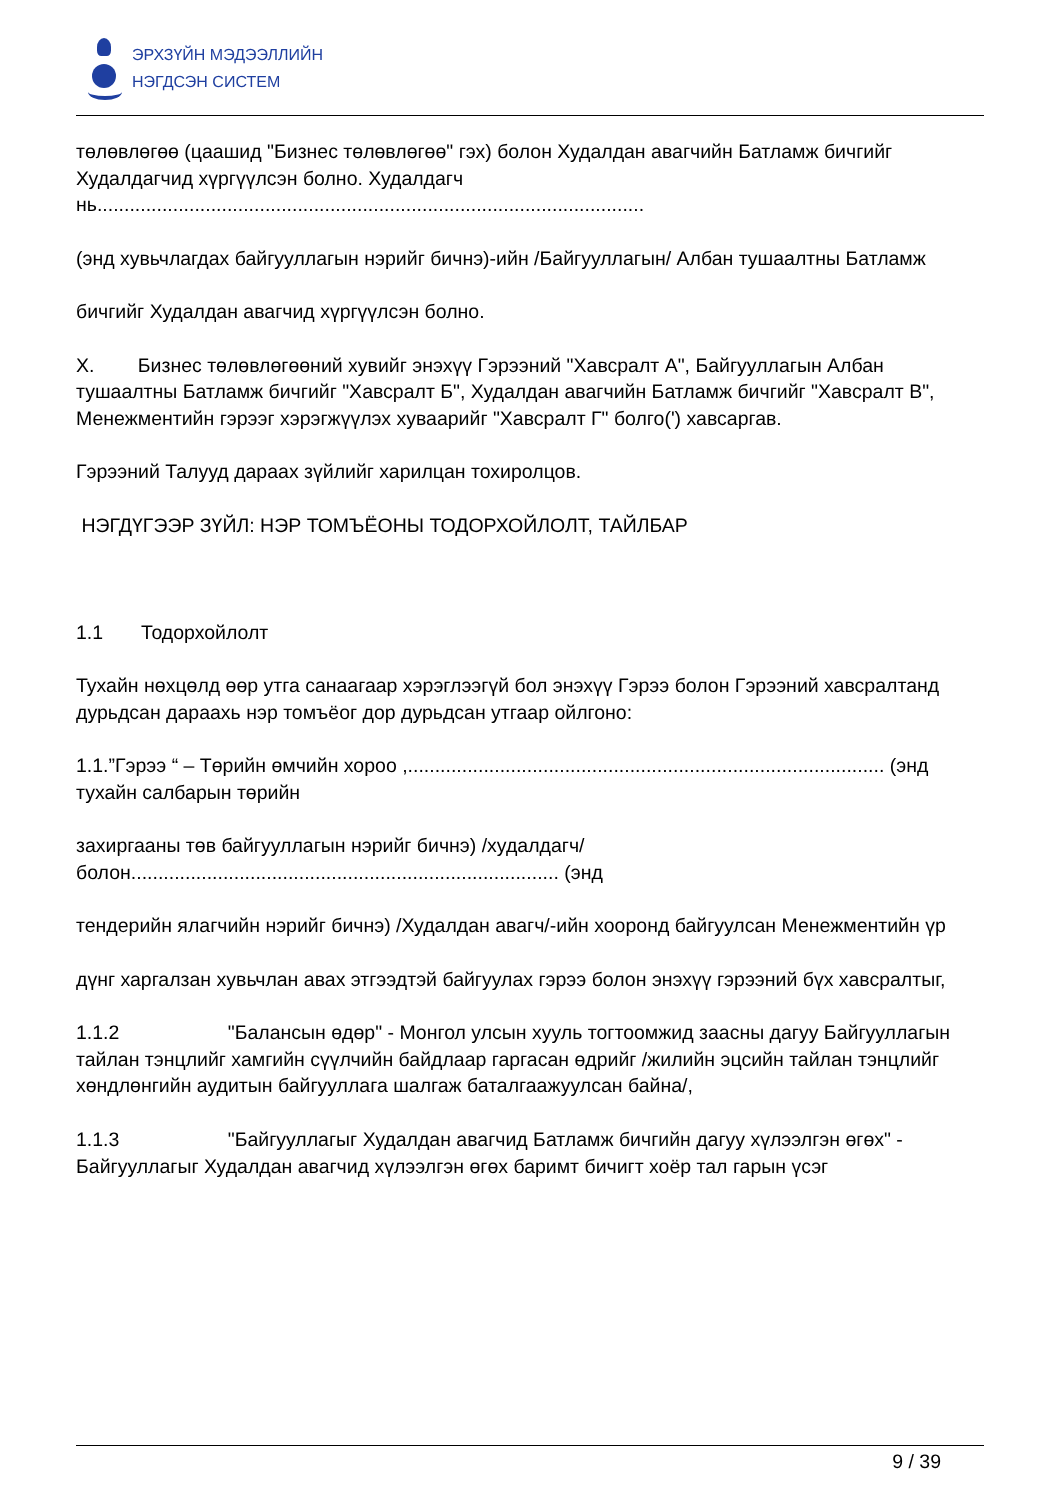ЭРХЗҮЙН МЭДЭЭЛЛИЙН
НЭГДСЭН СИСТЕМ
төлөвлөгөө (цаашид "Бизнес төлөвлөгөө" гэх) болон Худалдан авагчийн Батламж бичгийг Худалдагчид хүргүүлсэн болно. Худалдагч нь.....................................................................................................
(энд хувьчлагдах байгууллагын нэрийг бичнэ)-ийн /Байгууллагын/ Албан тушаалтны Батламж
бичгийг Худалдан авагчид хүргүүлсэн болно.
X. Бизнес төлөвлөгөөний хувийг энэхүү Гэрээний "Хавсралт А", Байгууллагын Албан тушаалтны Батламж бичгийг "Хавсралт Б", Худалдан авагчийн Батламж бичгийг "Хавсралт В", Менежментийн гэрээг хэрэгжүүлэх хуваарийг "Хавсралт Г" болго(') хавсаргав.
Гэрээний Талууд дараах зүйлийг харилцан тохиролцов.
НЭГДҮГЭЭР ЗҮЙЛ: НЭР ТОМЪЁОНЫ ТОДОРХОЙЛОЛТ, ТАЙЛБАР
1.1 Тодорхойлолт
Тухайн нөхцөлд өөр утга санаагаар хэрэглээгүй бол энэхүү Гэрээ болон Гэрээний хавсралтанд дурьдсан дараахь нэр томъёог дор дурьдсан утгаар ойлгоно:
1.1.”Гэрээ “ – Төрийн өмчийн хороо ,........................................................................................ (энд тухайн салбарын төрийн
захиргааны төв байгууллагын нэрийг бичнэ) /худалдагч/ болон............................................................................... (энд
тендерийн ялагчийн нэрийг бичнэ) /Худалдан авагч/-ийн хооронд байгуулсан Менежментийн үр
дүнг харгалзан хувьчлан авах этгээдтэй байгуулах гэрээ болон энэхүү гэрээний бүх хавсралтыг,
1.1.2 "Балансын өдөр" - Монгол улсын хууль тогтоомжид заасны дагуу Байгууллагын
тайлан тэнцлийг хамгийн сүүлчийн байдлаар гаргасан өдрийг /жилийн эцсийн тайлан тэнцлийг хөндлөнгийн аудитын байгууллага шалгаж баталгаажуулсан байна/,
1.1.3 "Байгууллагыг Худалдан авагчид Батламж бичгийн дагуу хүлээлгэн өгөх" -
Байгууллагыг Худалдан авагчид хүлээлгэн өгөх баримт бичигт хоёр тал гарын үсэг
9 / 39